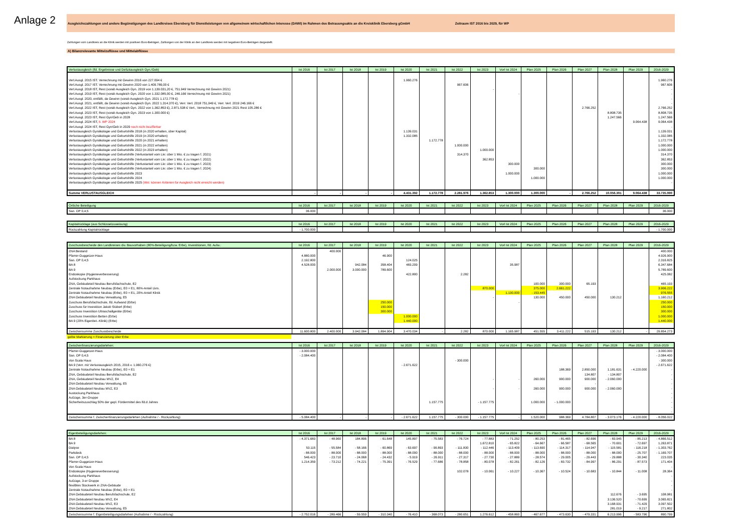Anlage 2
Ausgleichszahlungen und andere Begünstigungen des Landkreises Ebersberg für Dienstleistungen von allgemeinem wirtschaftlichen Interesse (DAWI) im Rahmen des Betrauungsakts an die Kreisklinik Ebersberg gGmbH Zeitraum IST 2016 bis 2029, für WP
Zahlungen vom Landkreis an die Klinik werden mit positiven Euro-Beträgen, Zahlungen von der Klinik an den Landkreis werden mit negativen Euro-Beträgen dargestellt.
A) Bilanzrelevante Mittelzuflüsse und Mittelabflüsse
| Verlustausgleich (lfd. Ergebnisse und Defizitausgleich Gyn./Geb) | Ist 2016 | Ist 2017 | Ist 2018 | Ist 2019 | Ist 2020 | Ist 2021 | Ist 2022 | Ist 2023 | Vorl Ist 2024 | Plan 2025 | Plan 2026 | Plan 2027 | Plan 2028 | Plan 2029 | 2016-2029 |
| --- | --- | --- | --- | --- | --- | --- | --- | --- | --- | --- | --- | --- | --- | --- | --- |
| Verl.Ausgl. 2015 IST. Verrechnung mit Gewinn 2016 von 227.094 € | | | | | 1.960.276 | | | | | | | | | | 1.960.276 |
| Verl.Ausgl. 2017 IST. Verrechnung mit Gewinn 2020 von 1.409.789,00 € | | | | | | | 967.606 | | | | | | | | 967.606 |
| Verl.Ausgl. 2018 IST, Rest (vorab Ausgleich Gyn. 2019 von 1.139.031,20 €, 751.949 Verrechnung mit Gewinn 2021) | | | | | | | | - | | | | | | | - |
| Verl.Ausgl. 2019 IST, Rest (vorab Ausgleich Gyn. 2020 von 1.332.085,00 €, 246.166 Verrechnung mit Gewinn 2021) | | | | | | | | | - | | | | | | - |
| Verl.Ausgl. 2020, entfällt, da Gewinn (vorab Ausgleich Gyn. 2021 1.172.778 €) | | | | | | | | | | | | | | | - |
| Verl.Ausgl. 2021, entfällt, da Gewinn (vorab Ausgleich Gyn. 2022 1.314.370 €), Verr. Verl. 2018 751,949 €, Verr. Verl. 2019 246.166 € | | | | | | | | | | | | | | | - |
| Verl.Ausgl. 2022 IST, Rest (vorab Ausgleich Gyn. 2022 von 1.362.853 €), 2.871.538 € Verl., Verrechnung mit Gewinn 2021 Rest 105.286 € | | | | | | | | | | | | 2.766.252 | | | 2.766.252 |
| Verl.Ausgl. 2023 IST, Rest (vorab Ausgleich Gyn. 2023 von 1.300.000 €) | | | | | | | | | | | | | 8.808.735 | | 8.808.735 |
| Verl.Ausgl. 2023 IST, Rest Gyn/Geb in 2028 | | | | | | | | | | | | | 1.247.566 | | 1.247.566 |
| Verl.Ausgl. 2024 IST, lt. WP 2024 | | | | | | | | | | | | | | 9.064.438 | 9.064.438 |
| Verl.Ausgl. 2024 IST, Rest Gyn/Geb in 2029 noch nicht bezifferbar | | | | | | | | | | | | | | | - |
| Verlustausgleich Gynäkologie und Geburtshilfe 2018 (in 2020 erhalten, über Kapital) | | | | | 1.139.031 | | | | | | | | | | 1.139.031 |
| Verlustausgleich Gynäkologie und Geburtshilfe 2019 (in 2020 erhalten) | | | | | 1.332.085 | | | | | | | | | | 1.332.085 |
| Verlustausgleich Gynäkologie und Geburtshilfe 2020 (in 2021 erhalten) | | | | | | 1.172.778 | | | | | | | | | 1.172.778 |
| Verlustausgleich Gynäkologie und Geburtshilfe 2021 (in 2022 erhalten) | | | | | | | 1.000.000 | | | | | | | | 1.000.000 |
| Verlustausgleich Gynäkologie und Geburtshilfe 2022 (in 2023 erhalten) | | | | | | | | 1.000.000 | | | | | | | 1.000.000 |
| Verlustausgleich Gynäkologie und Geburtshilfe (Verlustanteil vom Lkr. über 1 Mio. € zu tragen f. 2021) | | | | | | | 314.370 | | | | | | | | 314.370 |
| Verlustausgleich Gynäkologie und Geburtshilfe (Verlustanteil vom Lkr. über 1 Mio. € zu tragen f. 2022) | | | | | | | | 362.853 | | | | | | | 362.853 |
| Verlustausgleich Gynäkologie und Geburtshilfe (Verlustanteil vom Lkr. über 1 Mio. € zu tragen f. 2023) | | | | | | | | | 300.000 | | | | | | 300.000 |
| Verlustausgleich Gynäkologie und Geburtshilfe (Verlustanteil vom Lkr. über 1 Mio. € zu tragen f. 2024) | | | | | | | | | | 300.000 | | | | | 300.000 |
| Verlustausgleich Gynäkologie und Geburtshilfe 2023 | | | | | | | | | 1.000.000 | | | | | | 1.000.000 |
| Verlustausgleich Gynäkologie und Geburtshilfe 2024 | | | | | | | | | | 1.000.000 | | | | | 1.000.000 |
| Verlustausgleich Gynäkologie und Geburtshilfe 2025 (Wsl. können Kriterien für Ausgleich nicht erreicht werden) | | | | | | | | | | | | | | | - |
| Summe VERLUSTAUSGLEICH | - | - | - | - | 4.431.392 | 1.172.778 | 2.281.976 | 1.362.853 | 1.300.000 | 1.300.000 | - | 2.766.252 | 10.056.301 | 9.064.438 | 33.735.990 |
| Örtliche Beteiligung | Ist 2016 | Ist 2017 | Ist 2018 | Ist 2019 | Ist 2020 | Ist 2021 | Ist 2022 | Ist 2023 | Vorl Ist 2024 | Plan 2025 | Plan 2026 | Plan 2027 | Plan 2028 | Plan 2029 | 2016-2029 |
| --- | --- | --- | --- | --- | --- | --- | --- | --- | --- | --- | --- | --- | --- | --- | --- |
| San. OP 0,4,5 | 36.000 | | | | | | | | | | | | | | 36.000 |
| Kapitalrücklage (aus Schlüsselzuweisung) | Ist 2016 | Ist 2017 | Ist 2018 | Ist 2019 | Ist 2020 | Ist 2021 | Ist 2022 | Ist 2023 | Vorl Ist 2024 | Plan 2025 | Plan 2026 | Plan 2027 | Plan 2028 | Plan 2029 | 2016-2029 |
| --- | --- | --- | --- | --- | --- | --- | --- | --- | --- | --- | --- | --- | --- | --- | --- |
| Rückzahlung Kapitalrücklage | - 1.700.000 | | | | | | | | | | | | | | - 1.700.000 |
| Zuschussbescheide des Landkreises div. Bauvorhaben (80%-Beteiligung/bzw. Erbe), Investitionen, lfd. Aufw.: | Ist 2016 | Ist 2017 | Ist 2018 | Ist 2019 | Ist 2020 | Ist 2021 | Ist 2022 | Ist 2023 | Vorl Ist 2024 | Plan 2025 | Plan 2026 | Plan 2027 | Plan 2028 | Plan 2029 | 2016-2029 |
| --- | --- | --- | --- | --- | --- | --- | --- | --- | --- | --- | --- | --- | --- | --- | --- |
| ZNA Bestand | | 400.000 | | | | | | | | | | | | | 400.000 |
| Pfarrer-Guggetzer-Haus | 4.880.000 | | | 46.900 | | | | | | | | | | | 4.926.900 |
| San. OP 0,4,5 | 2.192.800 | | | | 124.025 | | | | | | | | | | 2.316.825 |
| BA 8 | 4.528.000 | | 942.084 | 358.404 | 483.209 | | | | 35.987 | | | | | | 6.347.684 |
| BA 9 | | 2.000.000 | 3.000.000 | 789.600 | | | | | | | | | | | 5.789.600 |
| Endoskopie (Hygieneverbesserung) | | | | | 422.800 | | 2.282 | | | | | | | | 425.082 |
| Aufstockung Parkhaus | | | | | | | | | | | | | | | - |
| ZNA, Gebäudeteil Neubau Berufsfachschule, E2 | | | | | | | | | | 100.000 | 300.000 | 65.193 | | | 465.193 |
| Zentrale Notaufnahme Neubau (Erbe), E0 + E1, 80%-Anteil Lkrs. | | | | | | | | 870.000 | | 375.000 | 2.661.222 | | | | 3.906.222 |
| Zentrale Notaufnahme Neubau (Erbe), E0 + E1, 20%-Anteil Klinik | | | | | | | | | 1.130.000 | - 153.445 | | | | | 976.555 |
| ZNA Gebäudeteil Neubau Verwaltung, E5 | | | | | | | | - | | 130.000 | 450.000 | 450.000 | 130.212 | | 1.160.212 |
| Zuschuss Berufsfachschule, lfd. Aufwand (Erbe) | | | | 250.000 | | | | | - | | | | | | 250.000 |
| Zuschuss für Investition Jakob Stüberl (Erbe) | | | | 150.000 | | | | | | | | | | | 150.000 |
| Zuschuss Investition Ultraschallgeräte (Erbe) | | | | 300.000 | | | | | | | | | | | 300.000 |
| Zuschuss Investition Betten (Erbe) | | | | | 1.000.000 | | | | | | | | | | 1.000.000 |
| BA 9 (20% Eigenbet.-Klinik) (Erbe) | | | | | 1.440.000 | | | | | | | | | | 1.440.000 |
| Zwischensumme Zuschussbescheide | 11.600.800 | 2.400.000 | 3.942.084 | 1.894.904 | 3.470.034 | - | 2.282 | 870.000 | 1.165.987 | 451.555 | 3.411.222 | 515.193 | 130.212 | - | 29.854.273 |
gelbe Markierung = Finanzierung über Erbe
| Zwischenfinanzierungsdarlehen: | Ist 2016 | Ist 2017 | Ist 2018 | Ist 2019 | Ist 2020 | Ist 2021 | Ist 2022 | Ist 2023 | Vorl Ist 2024 | Plan 2025 | Plan 2026 | Plan 2027 | Plan 2028 | Plan 2029 | 2016-2029 |
| --- | --- | --- | --- | --- | --- | --- | --- | --- | --- | --- | --- | --- | --- | --- | --- |
| Pfarrer-Guggetzer-Haus | - 3.000.000 | | | | | | | | | | | | | | - 3.000.000 |
| San. OP 0,4,5 | - 2.084.400 | | | | | | | | | | | | | | - 2.084.400 |
| Von Scala Haus | | | | | | | - 300.000 | | | | | | | | - 300.000 |
| BA 9 (Verr. mit Verlustausgleich 2015, 2016 v. 1.960.276 €) | | | | | - 2.671.622 | | | | | | | | | | - 2.671.622 |
| Zentrale Notaufnahme Neubau (Erbe), E0 + E1 | | | | | | | | | | | 188.369 | 2.850.000 | 1.181.631 | - 4.220.000 | - |
| ZNA, Gebäudeteil Neubau Berufsfachschule, E2 | | | | | | | | | | | | 134.807 | - 134.807 | | - |
| ZNA, Gebäudeteil Neubau MVZ, E4 | | | | | | | | - | - | 260.000 | 900.000 | 900.000 | - 2.060.000 | | - |
| ZNA Gebäudeteil Neubau Verwaltung, E5 | | | | | | | | | | | | - | | | - |
| ZNA Gebäudeteil Neubau MVZ, E3 | | | | | | | | - | - | 260.000 | 900.000 | 900.000 | - 2.060.000 | | - |
| Austockung Parkhaus | | | | | | | | | | | | | | | - |
| Aufzüge, 3er-Gruppe | | | | | | | | | | | | | | | - |
| Sicherheitszuschlag 50% der gepl. Fördermittel des lfd.d Jahres | | | | | | 1.157.775 | | - 1.157.775 | | 1.000.000 | - 1.000.000 | | | | - |
| | | | | | | | | | | | | | | | - |
| | | | | | | | | | | | | | | | - |
| Zwischensumme f. Zwischenfinanzierungsdarlehen (Aufnahme / - Rückzahlung) | - 5.084.400 | - | - | - | - 2.671.622 | 1.157.775 | - 300.000 | - 1.157.775 | - | 1.520.000 | 988.369 | 4.784.807 | - 3.073.176 | - 4.220.000 | - 8.056.022 |
| Eigenbeteiligungsdarlehen: | Ist 2016 | Ist 2017 | Ist 2018 | Ist 2019 | Ist 2020 | Ist 2021 | Ist 2022 | Ist 2023 | Vorl Ist 2024 | Plan 2025 | Plan 2026 | Plan 2027 | Plan 2028 | Plan 2029 | 2016-2029 |
| --- | --- | --- | --- | --- | --- | --- | --- | --- | --- | --- | --- | --- | --- | --- | --- |
| BA 8 | - 4.371.683 | - 48.960 | 184.896 | - 61.648 | 145.897 | - 75.583 | - 76.724 | - 77.883 | - 71.252 | - 80.253 | - 81.465 | - 82.696 | - 83.945 | - 85.213 | - 4.866.512 |
| BA 9 | | | | | | | | 1.672.810 | - 65.822 | - 64.667 | - 66.587 | - 68.565 | - 70.601 | - 72.697 | 1.263.871 |
| Dialyse | 53.115 | - 55.584 | - 58.166 | - 60.869 | - 63.697 | - 99.893 | - 111.830 | - 112.446 | - 113.409 | - 113.690 | - 114.317 | - 114.947 | - 115.581 | - 116.218 | - 1.303.762 |
| Parkdeck | - 88.000 | - 88.000 | - 88.000 | - 88.000 | - 88.000 | - 88.000 | - 88.000 | - 88.000 | - 88.000 | - 88.000 | - 88.000 | - 88.000 | - 88.000 | - 25.707 | - 1.169.707 |
| San. OP 0,4,5 | 546.423 | - 23.710 | - 24.068 | - 24.432 | - 5.919 | - 26.911 | - 27.317 | - 27.730 | - 27.889 | - 28.574 | - 29.005 | - 29.443 | - 29.888 | - 30.340 | 223.035 |
| Pfarrer-Guggetzer-Haus | 1.214.359 | - 73.212 | - 74.221 | - 75.391 | - 76.529 | - 77.686 | - 78.858 | - 80.078 | - 82.261 | - 82.126 | - 83.732 | - 84.997 | - 86.291 | - 87.573 | 171.404 |
| Von Scala Haus | | | | | | | | | | | | | | | - |
| Endoskopie (Hygieneverbesserung) | | | | | | | 102.078 | - 10.061 | - 10.227 | - 10.367 | - 10.524 | - 10.683 | - 10.844 | - 11.008 | 28.364 |
| Aufstockung Parkhaus | | | | | | | | | | | | | | | - |
| Aufzüge, 3-er Gruppe | | | | | | | | | | | | | | | - |
| flexilbles Stockwerk in ZNA-Gebäude | | | | | | | | | | | | | | | - |
| Zentrale Notaufnahme Neubau (Erbe), E0 + E1 | | | | | | | | | | | | | | | - |
| ZNA Gebäudeteil Neubau Berufsfachschule, E2 | | | | | | | | | | | | | 112.676 | - 3.695 | 108.981 |
| ZNA Gebäudeteil Neubau MVZ, E4 | | | | | | | | | | | | | 3.136.520 | - 70.699 | 3.065.821 |
| ZNA Gebäudeteil Neubau MVZ, E3 | | | | | | | | | | | | | 3.168.931 | - 71.429 | 3.097.502 |
| ZNA Gebäudeteil Neubau Verwaltung, E5 | | | | | | | | | | | | | 281.019 | - 9.217 | 271.802 |
| Zwischensumme f. Eigenbeteiligungsdarlehen (Aufnahme / - Rückzahlung) | - 2.752.016 | - 289.466 | - 59.559 | - 310.340 | - 76.410 | - 368.073 | - 280.651 | 1.276.612 | - 458.860 | - 467.677 | - 473.630 | - 479.331 | 6.213.996 | - 583.796 | 890.799 |